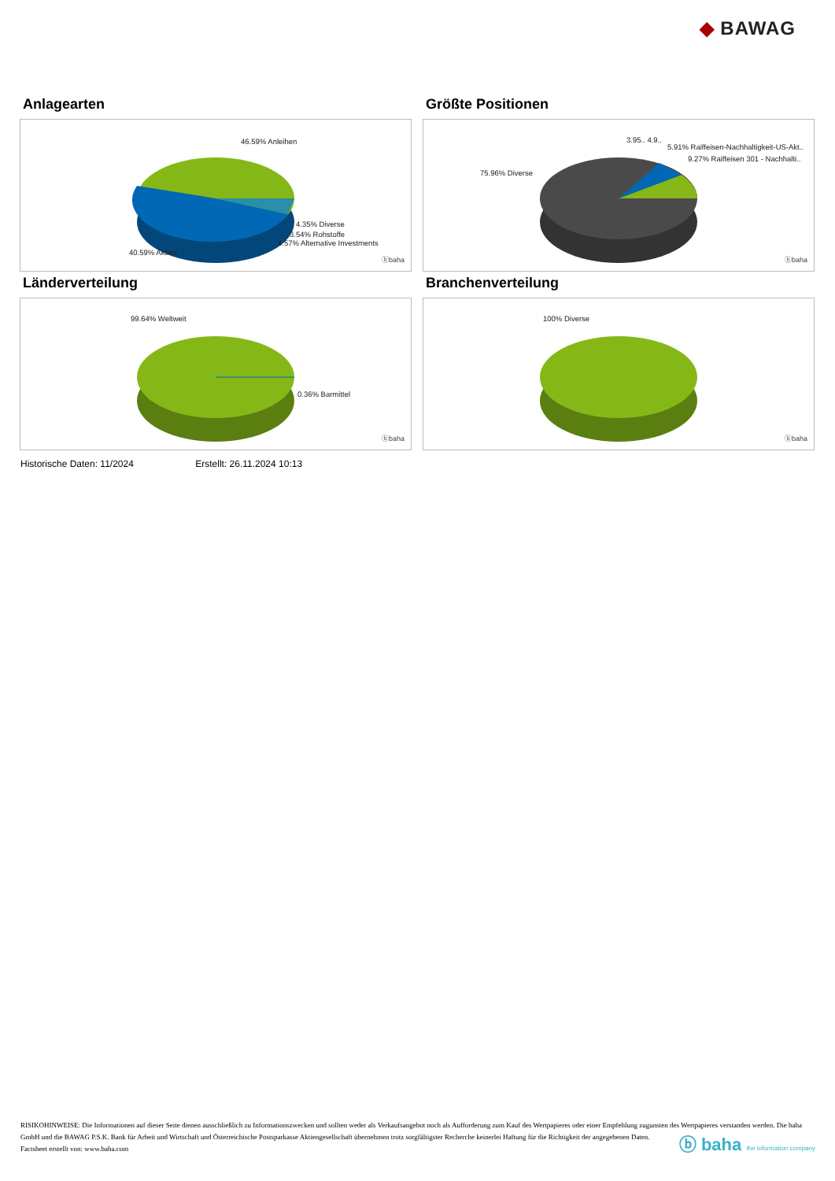◆ BAWAG
Anlagearten
46.59% Anleihen
4.35% Diverse
3.54% Rohstoffe
4.57% Alternative Investments
40.59% Aktien
ⓑbaha
Größte Positionen
3.95.. 4.9..
5.91% Raiffeisen-Nachhaltigkeit-US-Akt..
9.27% Raiffeisen 301 - Nachhalti..
75.96% Diverse
ⓑbaha
Länderverteilung
99.64% Weltweit
0.36% Barmittel
ⓑbaha
Branchenverteilung
100% Diverse
ⓑbaha
Historische Daten: 11/2024 Erstellt: 26.11.2024 10:13
RISIKOHINWEISE: Die Informationen auf dieser Seite dienen ausschließlich zu Informationszwecken und sollten weder als Verkaufsangebot noch als Aufforderung zum Kauf des Wertpapieres oder einer Empfehlung zugunsten des Wertpapieres verstanden werden. Die baha GmbH und die BAWAG P.S.K. Bank für Arbeit und Wirtschaft und Österreichische Postsparkasse Aktiengesellschaft übernehmen trotz sorgfältigster Recherche keinerlei Haftung für die Richtigkeit der angegebenen Daten.
Factsheet erstellt von: www.baha.com
ⓑ baha the information company